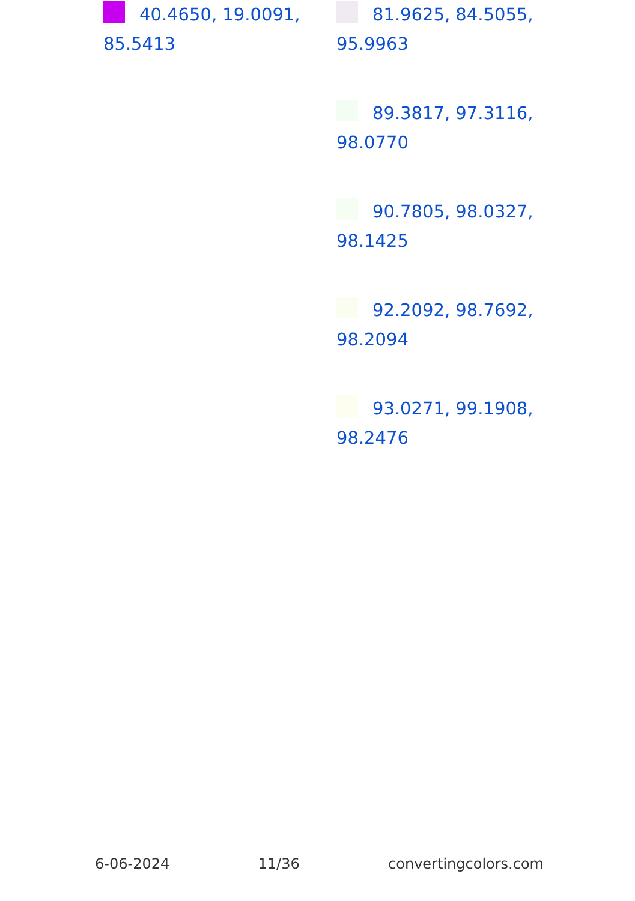40.4650, 19.0091, 85.5413 81.9625, 84.5055, 95.9963
89.3817, 97.3116, 98.0770
90.7805, 98.0327, 98.1425
92.2092, 98.7692, 98.2094
93.0271, 99.1908, 98.2476
6-06-2024 11/36 convertingcolors.com